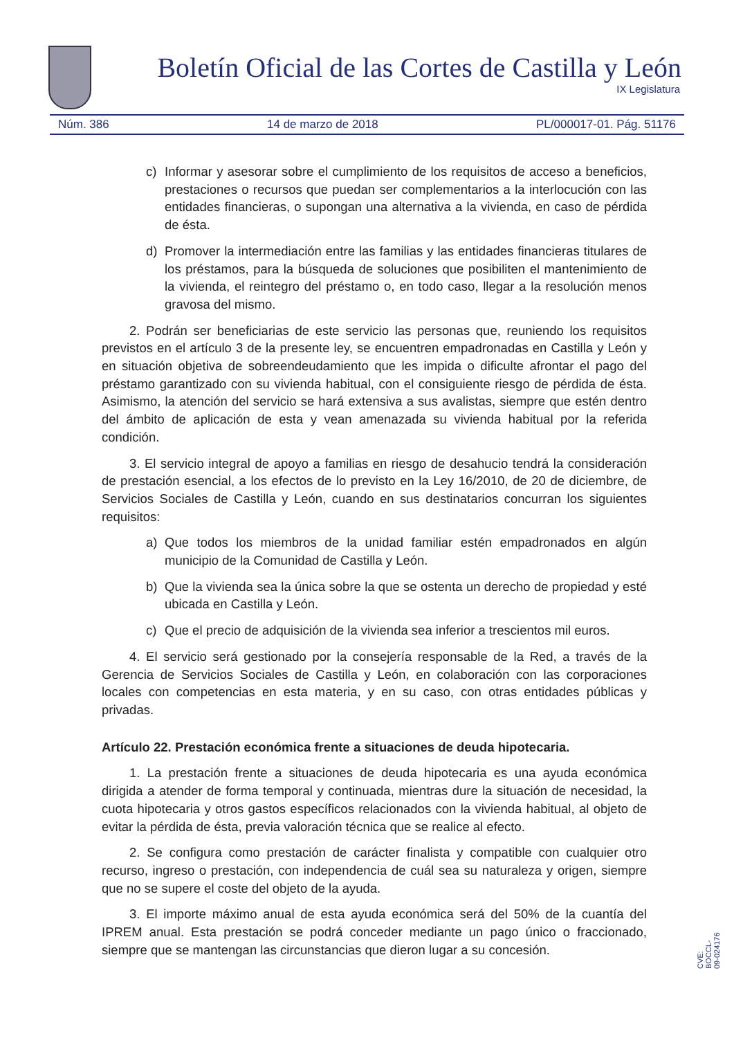Boletín Oficial de las Cortes de Castilla y León
IX Legislatura
Núm. 386 14 de marzo de 2018 PL/000017-01. Pág. 51176
c) Informar y asesorar sobre el cumplimiento de los requisitos de acceso a beneficios, prestaciones o recursos que puedan ser complementarios a la interlocución con las entidades financieras, o supongan una alternativa a la vivienda, en caso de pérdida de ésta.
d) Promover la intermediación entre las familias y las entidades financieras titulares de los préstamos, para la búsqueda de soluciones que posibiliten el mantenimiento de la vivienda, el reintegro del préstamo o, en todo caso, llegar a la resolución menos gravosa del mismo.
2. Podrán ser beneficiarias de este servicio las personas que, reuniendo los requisitos previstos en el artículo 3 de la presente ley, se encuentren empadronadas en Castilla y León y en situación objetiva de sobreendeudamiento que les impida o dificulte afrontar el pago del préstamo garantizado con su vivienda habitual, con el consiguiente riesgo de pérdida de ésta. Asimismo, la atención del servicio se hará extensiva a sus avalistas, siempre que estén dentro del ámbito de aplicación de esta y vean amenazada su vivienda habitual por la referida condición.
3. El servicio integral de apoyo a familias en riesgo de desahucio tendrá la consideración de prestación esencial, a los efectos de lo previsto en la Ley 16/2010, de 20 de diciembre, de Servicios Sociales de Castilla y León, cuando en sus destinatarios concurran los siguientes requisitos:
a) Que todos los miembros de la unidad familiar estén empadronados en algún municipio de la Comunidad de Castilla y León.
b) Que la vivienda sea la única sobre la que se ostenta un derecho de propiedad y esté ubicada en Castilla y León.
c) Que el precio de adquisición de la vivienda sea inferior a trescientos mil euros.
4. El servicio será gestionado por la consejería responsable de la Red, a través de la Gerencia de Servicios Sociales de Castilla y León, en colaboración con las corporaciones locales con competencias en esta materia, y en su caso, con otras entidades públicas y privadas.
Artículo 22. Prestación económica frente a situaciones de deuda hipotecaria.
1. La prestación frente a situaciones de deuda hipotecaria es una ayuda económica dirigida a atender de forma temporal y continuada, mientras dure la situación de necesidad, la cuota hipotecaria y otros gastos específicos relacionados con la vivienda habitual, al objeto de evitar la pérdida de ésta, previa valoración técnica que se realice al efecto.
2. Se configura como prestación de carácter finalista y compatible con cualquier otro recurso, ingreso o prestación, con independencia de cuál sea su naturaleza y origen, siempre que no se supere el coste del objeto de la ayuda.
3. El importe máximo anual de esta ayuda económica será del 50% de la cuantía del IPREM anual. Esta prestación se podrá conceder mediante un pago único o fraccionado, siempre que se mantengan las circunstancias que dieron lugar a su concesión.
CVE: BOCCL-09-024176